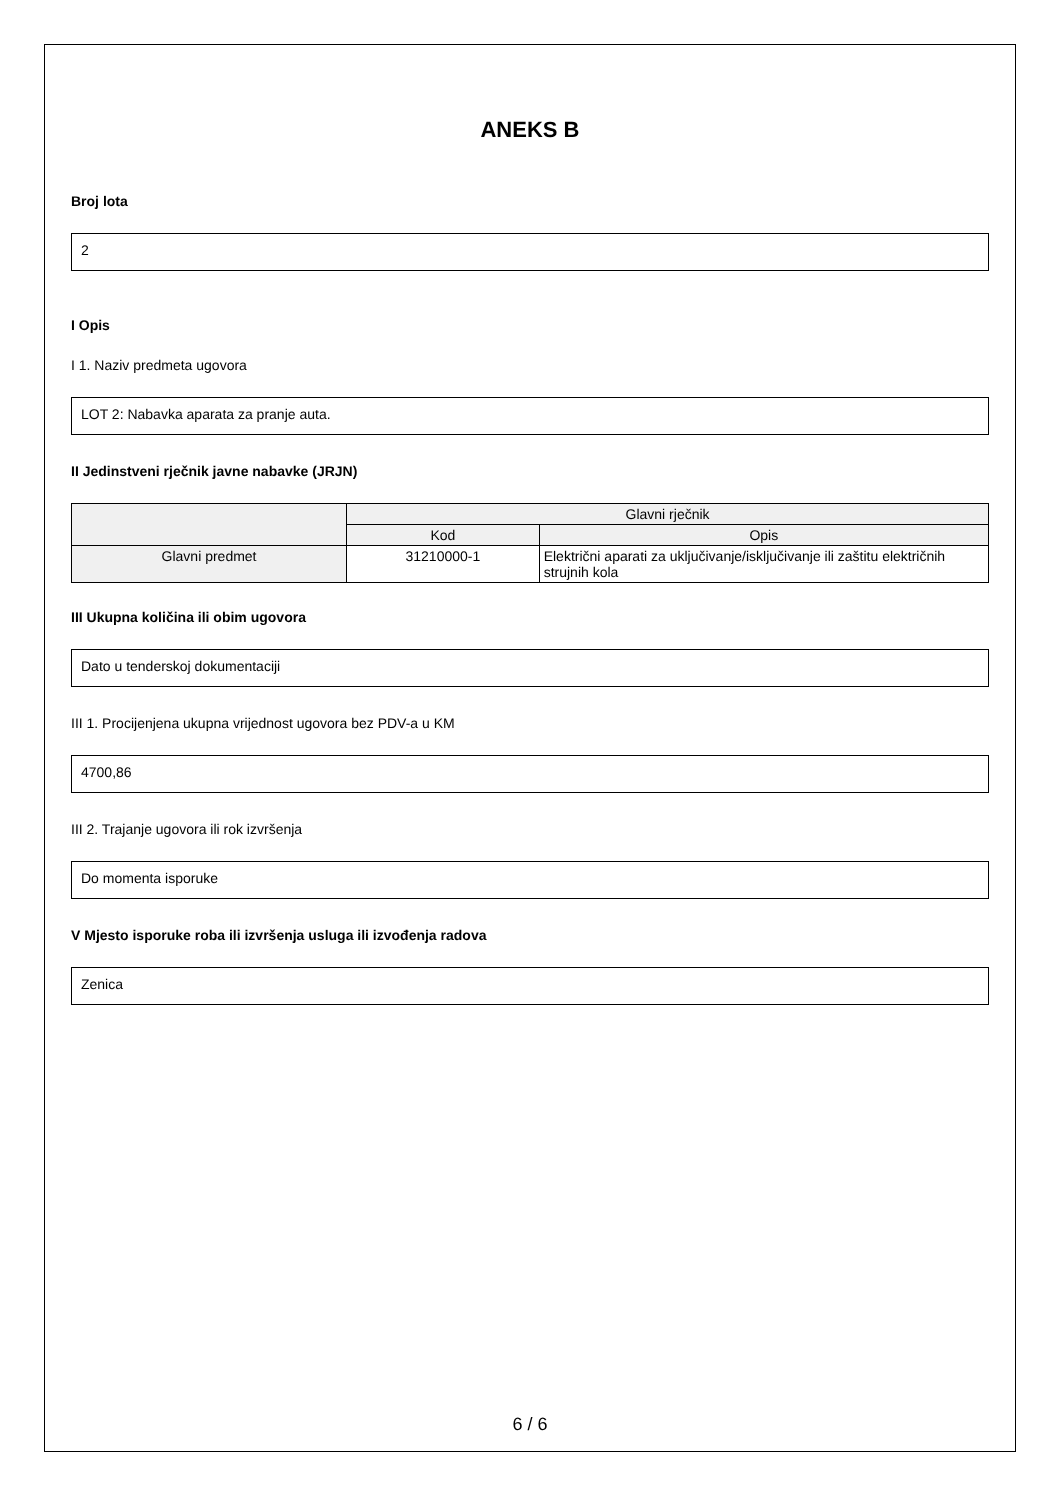ANEKS B
Broj lota
2
I Opis
I 1. Naziv predmeta ugovora
LOT 2: Nabavka aparata za pranje auta.
II Jedinstveni rječnik javne nabavke (JRJN)
| | Glavni rječnik | |
| --- | --- | --- |
| | Kod | Opis |
| Glavni predmet | 31210000-1 | Električni aparati za uključivanje/isključivanje ili zaštitu električnih strujnih kola |
III Ukupna količina ili obim ugovora
Dato u tenderskoj dokumentaciji
III 1. Procijenjena ukupna vrijednost ugovora bez PDV-a u KM
4700,86
III 2. Trajanje ugovora ili rok izvršenja
Do momenta isporuke
V Mjesto isporuke roba ili izvršenja usluga ili izvođenja radova
Zenica
6 / 6